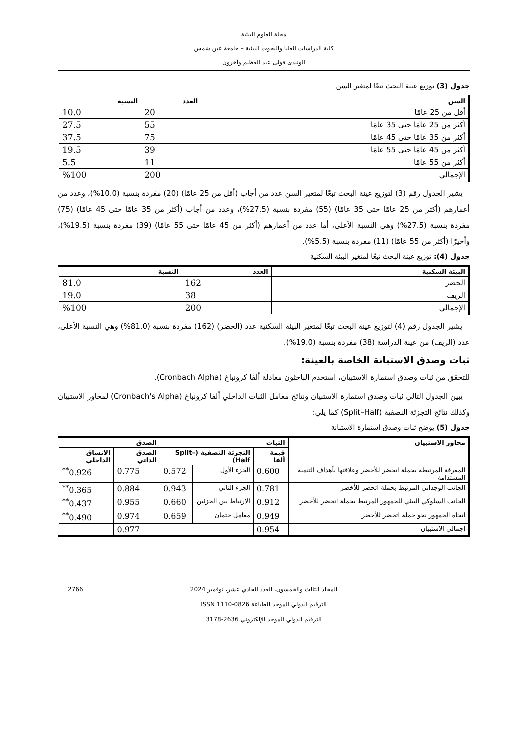مجلة العلوم البيئية
كلية الدراسات العليا والبحوث البيئية – جامعة عين شمس
الونيدى فولى عبد العظيم وآخرون
جدول (3) توزيع عينة البحث تبعًا لمتغير السن
| السن | العدد | النسبة |
| --- | --- | --- |
| أقل من 25 عامًا | 20 | 10.0 |
| أكثر من 25 عامًا حتى 35 عامًا | 55 | 27.5 |
| أكثر من 35 عامًا حتى 45 عامًا | 75 | 37.5 |
| أكثر من 45 عامًا حتى 55 عامًا | 39 | 19.5 |
| أكثر من 55 عامًا | 11 | 5.5 |
| الإجمالي | 200 | %100 |
يشير الجدول رقم (3) لتوزيع عينة البحث تبعًا لمتغير السن عدد من أجاب (أقل من 25 عامًا) (20) مفردة بنسبة (10.0%)، وعدد من أعمارهم (أكثر من 25 عامًا حتى 35 عامًا) (55) مفردة بنسبة (27.5%)، وعدد من أجاب (أكثر من 35 عامًا حتى 45 عامًا) (75) مفردة بنسبة (27.5%) وهي النسبة الأعلى، أما عدد من أعمارهم (أكثر من 45 عامًا حتى 55 عامًا) (39) مفردة بنسبة (19.5%)، وأخيرًا (أكثر من 55 عامًا) (11) مفردة بنسبة (5.5%).
جدول (4): توزيع عينة البحث تبعًا لمتغير البيئة السكنية
| البيئة السكنية | العدد | النسبة |
| --- | --- | --- |
| الحضر | 162 | 81.0 |
| الريف | 38 | 19.0 |
| الإجمالي | 200 | %100 |
يشير الجدول رقم (4) لتوزيع عينة البحث تبعًا لمتغير البيئة السكنية عدد (الحضر) (162) مفردة بنسبة (81.0%) وهي النسبة الأعلى، عدد (الريف) من عينة الدراسة (38) مفردة بنسبة (19.0%).
ثبات وصدق الاستبانة الخاصة بالعينة:
للتحقق من ثبات وصدق استمارة الاستبيان، استخدم الباحثون معادلة ألفا كرونباخ (Cronbach Alpha).
يبين الجدول التالي ثبات وصدق استمارة الاستبيان ونتائج معامل الثبات الداخلي ألفا كرونباخ (Cronbach's Alpha) لمحاور الاستبيان وكذلك نتائج التجزئة النصفية (Split–Half) كما يلي:
جدول (5) يوضح ثبات وصدق استمارة الاستبانة
| محاور الاستبيان | الثبات | | | الصدق | |
| --- | --- | --- | --- | --- | --- |
| | قيمة ألفا | التجزئة النصفية (Split–Half) | | الصدق الذاتي | الاتساق الداخلي |
| المعرفة المرتبطة بحملة اتحضر للأخضر وعلاقتها بأهداف التنمية المستدامة | 0.600 | الجزء الأول | 0.572 | 0.775 | 0.926<sup>**</sup> |
| الجانب الوجداني المرتبط بحملة اتحضر للأخضر | 0.781 | الجزء الثاني | 0.943 | 0.884 | 0.365<sup>**</sup> |
| الجانب السلوكي البيئي للجمهور المرتبط بحملة اتحضر للأخضر | 0.912 | الارتباط بين الجزئين | 0.660 | 0.955 | 0.437<sup>**</sup> |
| اتجاه الجمهور نحو حملة اتحضر للأخضر | 0.949 | معامل جتمان | 0.659 | 0.974 | 0.490<sup>**</sup> |
| إجمالي الاستبيان | 0.954 | | | 0.977 | |
2766 المجلد الثالث والخمسون، العدد الحادي عشر، نوفمبر 2024
الترقيم الدولي الموحد للطباعة ISSN 1110-0826
الترقيم الدولي الموحد الإلكتروني 2636-3178